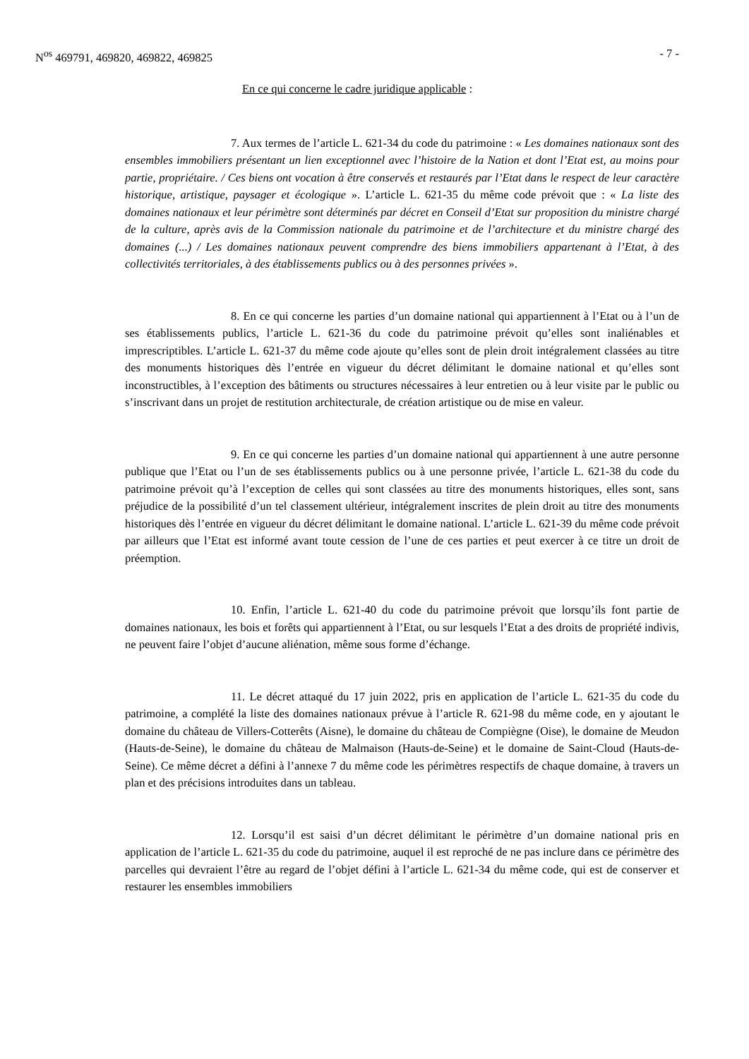N<sup>os</sup> 469791, 469820, 469822, 469825 - 7 -
En ce qui concerne le cadre juridique applicable :
7. Aux termes de l’article L. 621-34 du code du patrimoine : « Les domaines nationaux sont des ensembles immobiliers présentant un lien exceptionnel avec l’histoire de la Nation et dont l’Etat est, au moins pour partie, propriétaire. / Ces biens ont vocation à être conservés et restaurés par l’Etat dans le respect de leur caractère historique, artistique, paysager et écologique ». L’article L. 621-35 du même code prévoit que : « La liste des domaines nationaux et leur périmètre sont déterminés par décret en Conseil d’Etat sur proposition du ministre chargé de la culture, après avis de la Commission nationale du patrimoine et de l’architecture et du ministre chargé des domaines (...) / Les domaines nationaux peuvent comprendre des biens immobiliers appartenant à l’Etat, à des collectivités territoriales, à des établissements publics ou à des personnes privées ».
8. En ce qui concerne les parties d’un domaine national qui appartiennent à l’Etat ou à l’un de ses établissements publics, l’article L. 621-36 du code du patrimoine prévoit qu’elles sont inaliénables et imprescriptibles. L’article L. 621-37 du même code ajoute qu’elles sont de plein droit intégralement classées au titre des monuments historiques dès l’entrée en vigueur du décret délimitant le domaine national et qu’elles sont inconstructibles, à l’exception des bâtiments ou structures nécessaires à leur entretien ou à leur visite par le public ou s’inscrivant dans un projet de restitution architecturale, de création artistique ou de mise en valeur.
9. En ce qui concerne les parties d’un domaine national qui appartiennent à une autre personne publique que l’Etat ou l’un de ses établissements publics ou à une personne privée, l’article L. 621-38 du code du patrimoine prévoit qu’à l’exception de celles qui sont classées au titre des monuments historiques, elles sont, sans préjudice de la possibilité d’un tel classement ultérieur, intégralement inscrites de plein droit au titre des monuments historiques dès l’entrée en vigueur du décret délimitant le domaine national. L’article L. 621-39 du même code prévoit par ailleurs que l’Etat est informé avant toute cession de l’une de ces parties et peut exercer à ce titre un droit de préemption.
10. Enfin, l’article L. 621-40 du code du patrimoine prévoit que lorsqu’ils font partie de domaines nationaux, les bois et forêts qui appartiennent à l’Etat, ou sur lesquels l’Etat a des droits de propriété indivis, ne peuvent faire l’objet d’aucune aliénation, même sous forme d’échange.
11. Le décret attaqué du 17 juin 2022, pris en application de l’article L. 621-35 du code du patrimoine, a complété la liste des domaines nationaux prévue à l’article R. 621-98 du même code, en y ajoutant le domaine du château de Villers-Cotterêts (Aisne), le domaine du château de Compiègne (Oise), le domaine de Meudon (Hauts-de-Seine), le domaine du château de Malmaison (Hauts-de-Seine) et le domaine de Saint-Cloud (Hauts-de-Seine). Ce même décret a défini à l’annexe 7 du même code les périmètres respectifs de chaque domaine, à travers un plan et des précisions introduites dans un tableau.
12. Lorsqu’il est saisi d’un décret délimitant le périmètre d’un domaine national pris en application de l’article L. 621-35 du code du patrimoine, auquel il est reproché de ne pas inclure dans ce périmètre des parcelles qui devraient l’être au regard de l’objet défini à l’article L. 621-34 du même code, qui est de conserver et restaurer les ensembles immobiliers